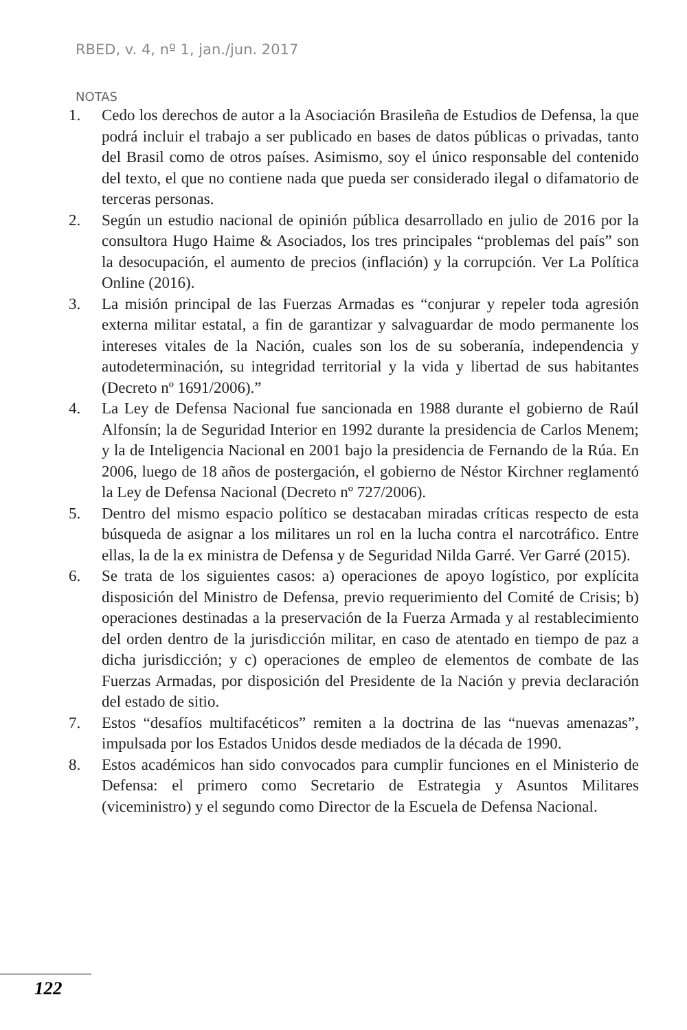RBED, v. 4, nº 1, jan./jun. 2017
NOTAS
1. Cedo los derechos de autor a la Asociación Brasileña de Estudios de Defensa, la que podrá incluir el trabajo a ser publicado en bases de datos públicas o privadas, tanto del Brasil como de otros países. Asimismo, soy el único responsable del contenido del texto, el que no contiene nada que pueda ser considerado ilegal o difamatorio de terceras personas.
2. Según un estudio nacional de opinión pública desarrollado en julio de 2016 por la consultora Hugo Haime & Asociados, los tres principales “problemas del país” son la desocupación, el aumento de precios (inflación) y la corrupción. Ver La Política Online (2016).
3. La misión principal de las Fuerzas Armadas es “conjurar y repeler toda agresión externa militar estatal, a fin de garantizar y salvaguardar de modo permanente los intereses vitales de la Nación, cuales son los de su soberanía, independencia y autodeterminación, su integridad territorial y la vida y libertad de sus habitantes (Decreto nº 1691/2006).”
4. La Ley de Defensa Nacional fue sancionada en 1988 durante el gobierno de Raúl Alfonsín; la de Seguridad Interior en 1992 durante la presidencia de Carlos Menem; y la de Inteligencia Nacional en 2001 bajo la presidencia de Fernando de la Rúa. En 2006, luego de 18 años de postergación, el gobierno de Néstor Kirchner reglamentó la Ley de Defensa Nacional (Decreto nº 727/2006).
5. Dentro del mismo espacio político se destacaban miradas críticas respecto de esta búsqueda de asignar a los militares un rol en la lucha contra el narcotráfico. Entre ellas, la de la ex ministra de Defensa y de Seguridad Nilda Garré. Ver Garré (2015).
6. Se trata de los siguientes casos: a) operaciones de apoyo logístico, por explícita disposición del Ministro de Defensa, previo requerimiento del Comité de Crisis; b) operaciones destinadas a la preservación de la Fuerza Armada y al restablecimiento del orden dentro de la jurisdicción militar, en caso de atentado en tiempo de paz a dicha jurisdicción; y c) operaciones de empleo de elementos de combate de las Fuerzas Armadas, por disposición del Presidente de la Nación y previa declaración del estado de sitio.
7. Estos “desafíos multifacéticos” remiten a la doctrina de las “nuevas amenazas”, impulsada por los Estados Unidos desde mediados de la década de 1990.
8. Estos académicos han sido convocados para cumplir funciones en el Ministerio de Defensa: el primero como Secretario de Estrategia y Asuntos Militares (viceministro) y el segundo como Director de la Escuela de Defensa Nacional.
122